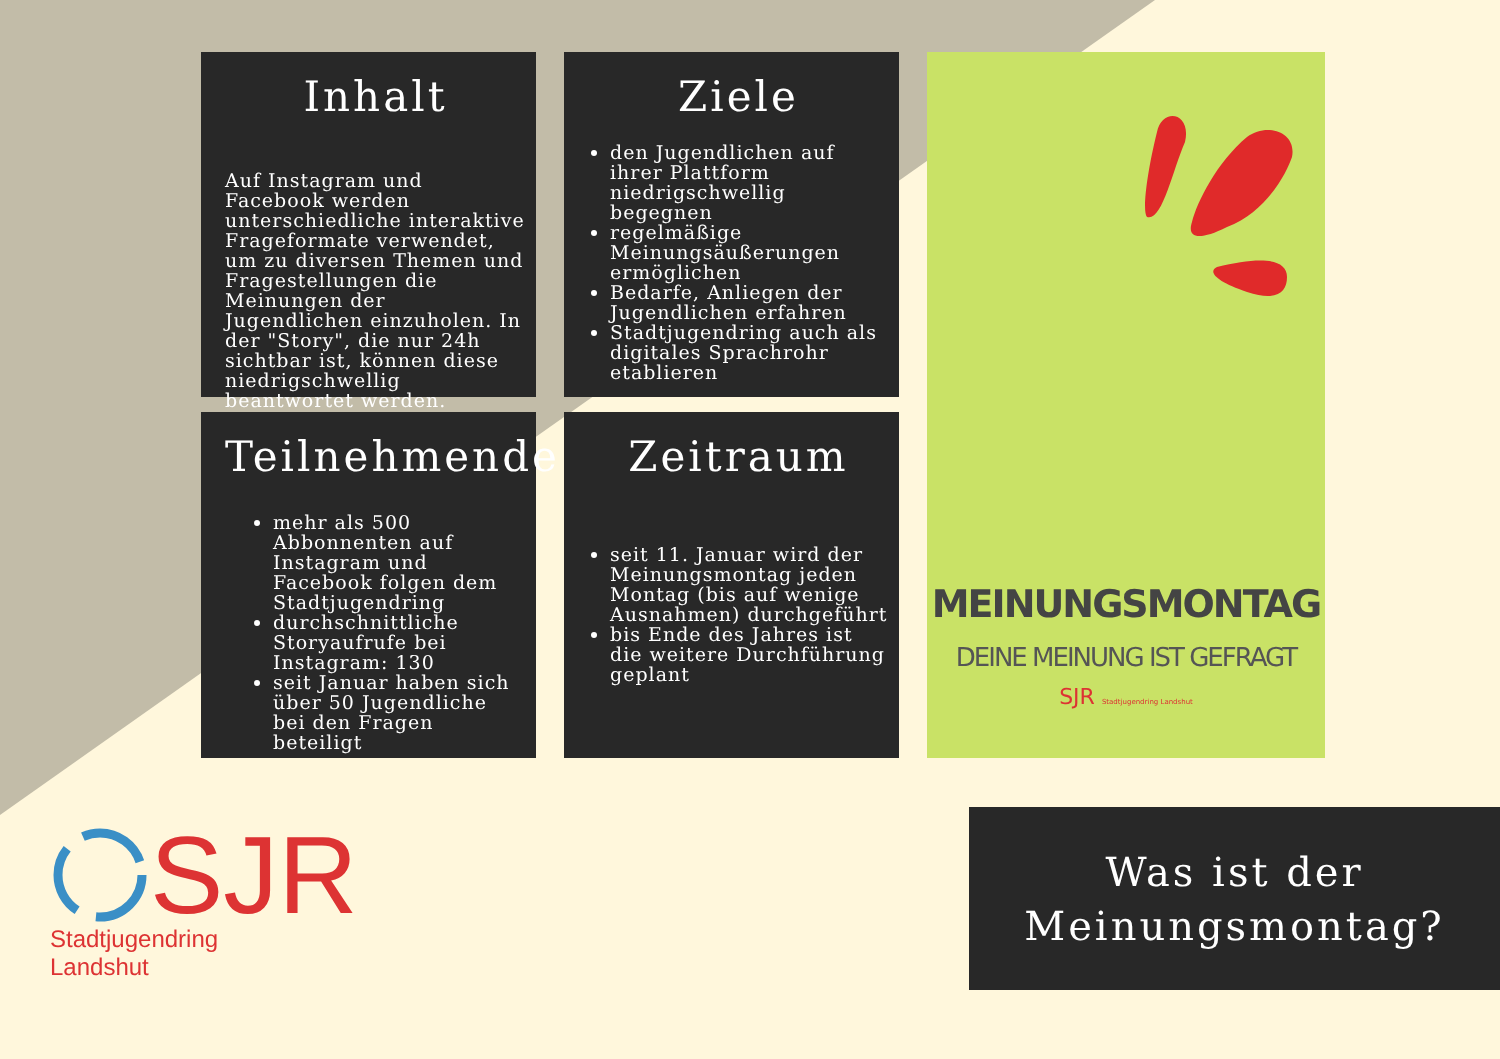Inhalt
Auf Instagram und Facebook werden unterschiedliche interaktive Frageformate verwendet, um zu diversen Themen und Fragestellungen die Meinungen der Jugendlichen einzuholen. In der "Story", die nur 24h sichtbar ist, können diese niedrigschwellig beantwortet werden.
Ziele
den Jugendlichen auf ihrer Plattform niedrigschwellig begegnen
regelmäßige Meinungsäußerungen ermöglichen
Bedarfe, Anliegen der Jugendlichen erfahren
Stadtjugendring auch als digitales Sprachrohr etablieren
MEINUNGSMONTAG
DEINE MEINUNG IST GEFRAGT
SJR Stadtjugendring Landshut
Teilnehmende
mehr als 500 Abbonnenten auf Instagram und Facebook folgen dem Stadtjugendring
durchschnittliche Storyaufrufe bei Instagram: 130
seit Januar haben sich über 50 Jugendliche bei den Fragen beteiligt
Zeitraum
seit 11. Januar wird der Meinungsmontag jeden Montag (bis auf wenige Ausnahmen) durchgeführt
bis Ende des Jahres ist die weitere Durchführung geplant
SJR
Stadtjugendring
Landshut
Was ist der
Meinungsmontag?